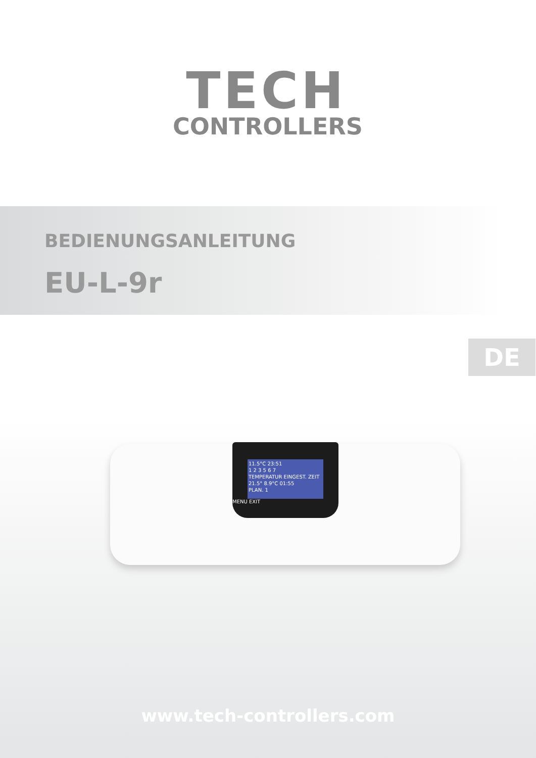TECH
CONTROLLERS
BEDIENUNGSANLEITUNG
EU-L-9r
DE
11.5°C 23:51
1 2 3 5 6 7
TEMPERATUR EINGEST. ZEIT
21.5° 8.9°C 01:55
PLAN. 1
MENU EXIT
www.tech-controllers.com